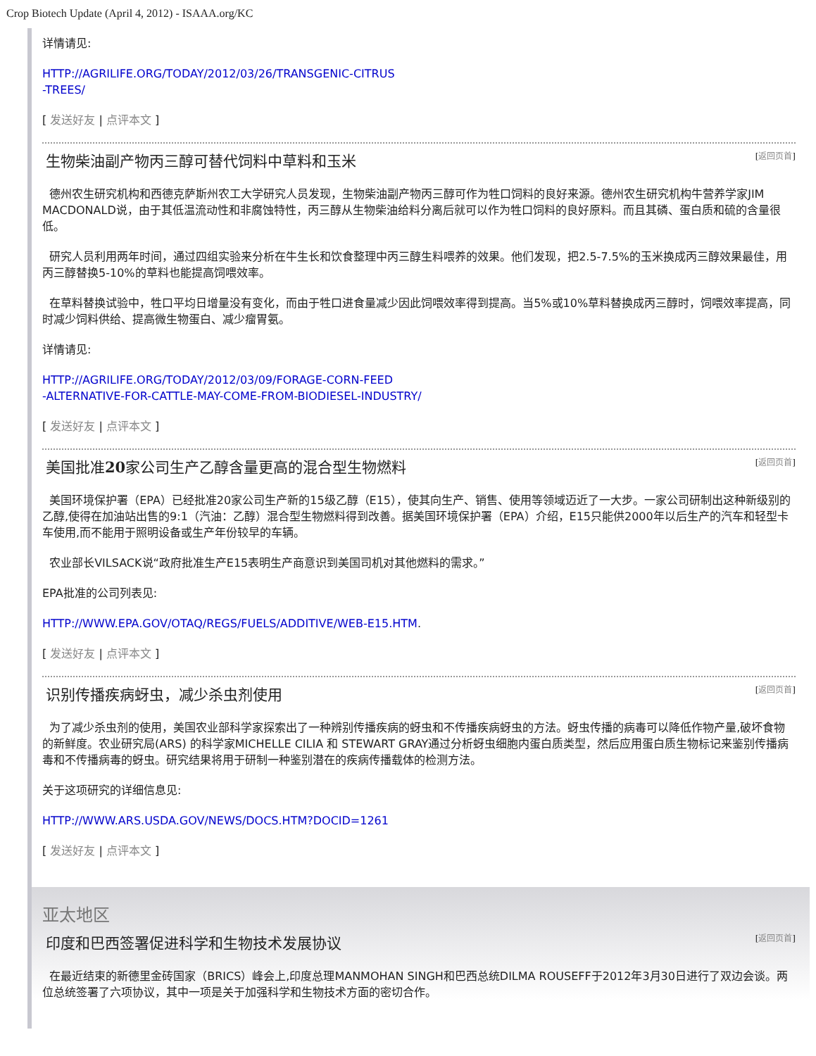Crop Biotech Update (April 4, 2012) - ISAAA.org/KC
详情请见:
HTTP://AGRILIFE.ORG/TODAY/2012/03/26/TRANSGENIC-CITRUS
-TREES/
[ 发送好友 | 点评本文 ]
生物柴油副产物丙三醇可替代饲料中草料和玉米 [返回页首]
德州农生研究机构和西德克萨斯州农工大学研究人员发现，生物柴油副产物丙三醇可作为牲口饲料的良好来源。德州农生研究机构牛营养学家JIM MACDONALD说，由于其低温流动性和非腐蚀特性，丙三醇从生物柴油给料分离后就可以作为牲口饲料的良好原料。而且其磷、蛋白质和硫的含量很低。
研究人员利用两年时间，通过四组实验来分析在牛生长和饮食整理中丙三醇生料喂养的效果。他们发现，把2.5-7.5%的玉米换成丙三醇效果最佳，用丙三醇替换5-10%的草料也能提高饲喂效率。
在草料替换试验中，牲口平均日增量没有变化，而由于牲口进食量减少因此饲喂效率得到提高。当5%或10%草料替换成丙三醇时，饲喂效率提高，同时减少饲料供给、提高微生物蛋白、减少瘤胃氨。
详情请见:
HTTP://AGRILIFE.ORG/TODAY/2012/03/09/FORAGE-CORN-FEED
-ALTERNATIVE-FOR-CATTLE-MAY-COME-FROM-BIODIESEL-INDUSTRY/
[ 发送好友 | 点评本文 ]
美国批准20家公司生产乙醇含量更高的混合型生物燃料 [返回页首]
美国环境保护署（EPA）已经批准20家公司生产新的15级乙醇（E15），使其向生产、销售、使用等领域迈近了一大步。一家公司研制出这种新级别的乙醇,使得在加油站出售的9:1（汽油：乙醇）混合型生物燃料得到改善。据美国环境保护署（EPA）介绍，E15只能供2000年以后生产的汽车和轻型卡车使用,而不能用于照明设备或生产年份较早的车辆。
农业部长VILSACK说“政府批准生产E15表明生产商意识到美国司机对其他燃料的需求。”
EPA批准的公司列表见:
HTTP://WWW.EPA.GOV/OTAQ/REGS/FUELS/ADDITIVE/WEB-E15.HTM.
[ 发送好友 | 点评本文 ]
识别传播疾病蚜虫，减少杀虫剂使用 [返回页首]
为了减少杀虫剂的使用，美国农业部科学家探索出了一种辨别传播疾病的蚜虫和不传播疾病蚜虫的方法。蚜虫传播的病毒可以降低作物产量,破坏食物的新鲜度。农业研究局(ARS) 的科学家MICHELLE CILIA 和 STEWART GRAY通过分析蚜虫细胞内蛋白质类型，然后应用蛋白质生物标记来鉴别传播病毒和不传播病毒的蚜虫。研究结果将用于研制一种鉴别潜在的疾病传播载体的检测方法。
关于这项研究的详细信息见:
HTTP://WWW.ARS.USDA.GOV/NEWS/DOCS.HTM?DOCID=1261
[ 发送好友 | 点评本文 ]
亚太地区
印度和巴西签署促进科学和生物技术发展协议 [返回页首]
在最近结束的新德里金砖国家（BRICS）峰会上,印度总理MANMOHAN SINGH和巴西总统DILMA ROUSEFF于2012年3月30日进行了双边会谈。两位总统签署了六项协议，其中一项是关于加强科学和生物技术方面的密切合作。